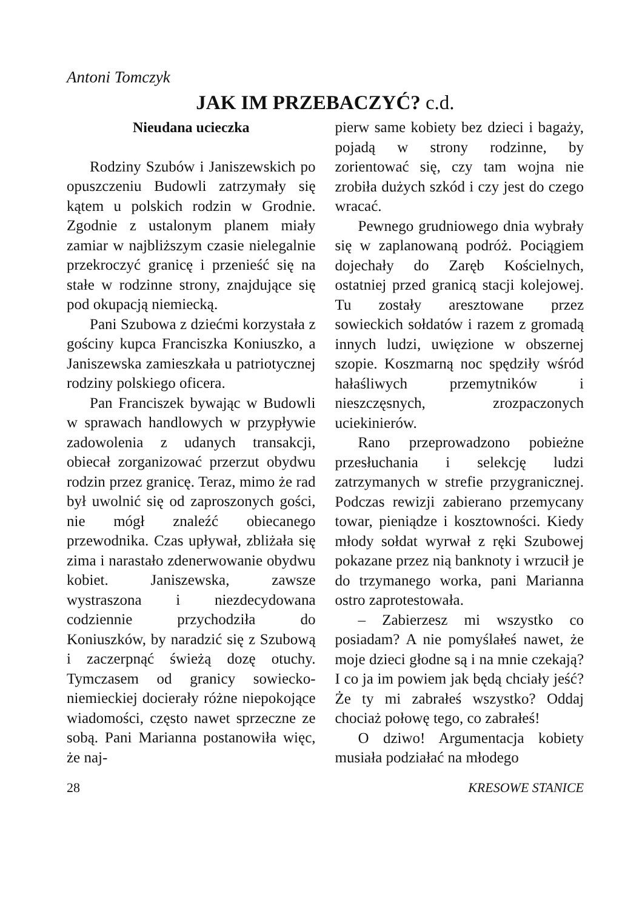Antoni Tomczyk
JAK IM PRZEBACZYĆ? c.d.
Nieudana ucieczka
Rodziny Szubów i Janiszewskich po opuszczeniu Budowli zatrzymały się kątem u polskich rodzin w Grodnie. Zgodnie z ustalonym planem miały zamiar w najbliższym czasie nielegalnie przekroczyć granicę i przenieść się na stałe w rodzinne strony, znajdujące się pod okupacją niemiecką.
Pani Szubowa z dziećmi korzystała z gościny kupca Franciszka Koniuszko, a Janiszewska zamieszkała u patriotycznej rodziny polskiego oficera.
Pan Franciszek bywając w Budowli w sprawach handlowych w przypływie zadowolenia z udanych transakcji, obiecał zorganizować przerzut obydwu rodzin przez granicę. Teraz, mimo że rad był uwolnić się od zaproszonych gości, nie mógł znaleźć obiecanego przewodnika. Czas upływał, zbliżała się zima i narastało zdenerwowanie obydwu kobiet. Janiszewska, zawsze wystraszona i niezdecydowana codziennie przychodziła do Koniuszków, by naradzić się z Szubową i zaczerpnąć świeżą dozę otuchy. Tymczasem od granicy sowiecko-niemieckiej docierały różne niepokojące wiadomości, często nawet sprzeczne ze sobą. Pani Marianna postanowiła więc, że naj-
pierw same kobiety bez dzieci i bagaży, pojadą w strony rodzinne, by zorientować się, czy tam wojna nie zrobiła dużych szkód i czy jest do czego wracać.
Pewnego grudniowego dnia wybrały się w zaplanowaną podróż. Pociągiem dojechały do Zaręb Kościelnych, ostatniej przed granicą stacji kolejowej. Tu zostały aresztowane przez sowieckich sołdatów i razem z gromadą innych ludzi, uwięzione w obszernej szopie. Koszmarną noc spędziły wśród hałaśliwych przemytników i nieszczęsnych, zrozpaczonych uciekinierów.
Rano przeprowadzono pobieżne przesłuchania i selekcję ludzi zatrzymanych w strefie przygranicznej. Podczas rewizji zabierano przemycany towar, pieniądze i kosztowności. Kiedy młody sołdat wyrwał z ręki Szubowej pokazane przez nią banknoty i wrzucił je do trzymanego worka, pani Marianna ostro zaprotestowała.
– Zabierzesz mi wszystko co posiadam? A nie pomyślałeś nawet, że moje dzieci głodne są i na mnie czekają? I co ja im powiem jak będą chciały jeść? Że ty mi zabrałeś wszystko? Oddaj chociaż połowę tego, co zabrałeś!
O dziwo! Argumentacja kobiety musiała podziałać na młodego
28 KRESOWE STANICE